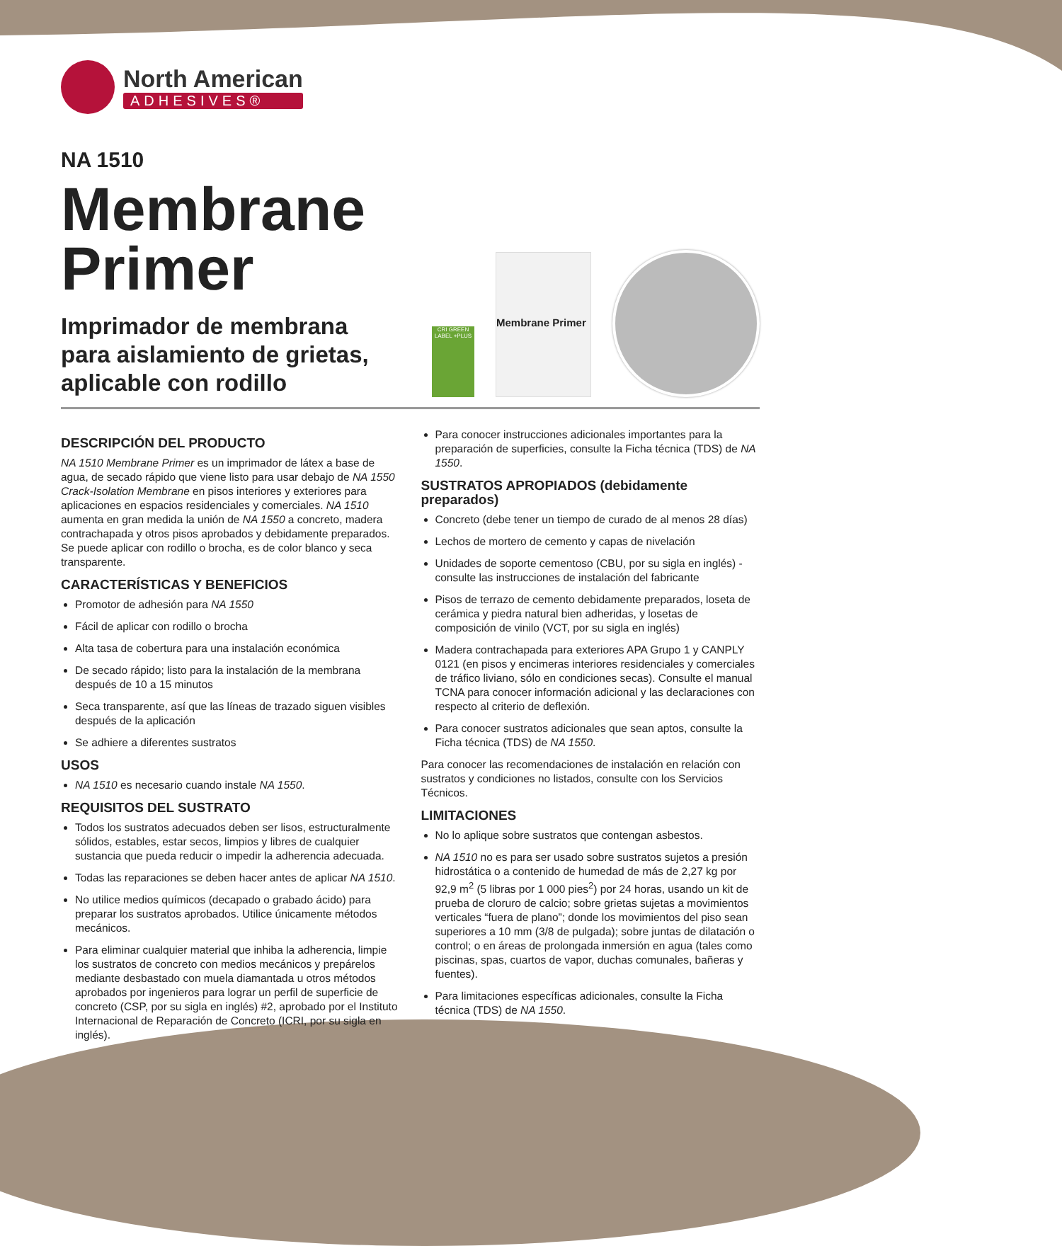North American
ADHESIVES®
NA 1510
Membrane
Primer
Imprimador de membrana
para aislamiento de grietas,
aplicable con rodillo
CRI GREEN LABEL +PLUS
Membrane Primer
DESCRIPCIÓN DEL PRODUCTO
NA 1510 Membrane Primer es un imprimador de látex a base de agua, de secado rápido que viene listo para usar debajo de NA 1550 Crack-Isolation Membrane en pisos interiores y exteriores para aplicaciones en espacios residenciales y comerciales. NA 1510 aumenta en gran medida la unión de NA 1550 a concreto, madera contrachapada y otros pisos aprobados y debidamente preparados. Se puede aplicar con rodillo o brocha, es de color blanco y seca transparente.
CARACTERÍSTICAS Y BENEFICIOS
Promotor de adhesión para NA 1550
Fácil de aplicar con rodillo o brocha
Alta tasa de cobertura para una instalación económica
De secado rápido; listo para la instalación de la membrana después de 10 a 15 minutos
Seca transparente, así que las líneas de trazado siguen visibles después de la aplicación
Se adhiere a diferentes sustratos
USOS
NA 1510 es necesario cuando instale NA 1550.
REQUISITOS DEL SUSTRATO
Todos los sustratos adecuados deben ser lisos, estructuralmente sólidos, estables, estar secos, limpios y libres de cualquier sustancia que pueda reducir o impedir la adherencia adecuada.
Todas las reparaciones se deben hacer antes de aplicar NA 1510.
No utilice medios químicos (decapado o grabado ácido) para preparar los sustratos aprobados. Utilice únicamente métodos mecánicos.
Para eliminar cualquier material que inhiba la adherencia, limpie los sustratos de concreto con medios mecánicos y prepárelos mediante desbastado con muela diamantada u otros métodos aprobados por ingenieros para lograr un perfil de superficie de concreto (CSP, por su sigla en inglés) #2, aprobado por el Instituto Internacional de Reparación de Concreto (ICRI, por su sigla en inglés).
Para conocer instrucciones adicionales importantes para la preparación de superficies, consulte la Ficha técnica (TDS) de NA 1550.
SUSTRATOS APROPIADOS (debidamente preparados)
Concreto (debe tener un tiempo de curado de al menos 28 días)
Lechos de mortero de cemento y capas de nivelación
Unidades de soporte cementoso (CBU, por su sigla en inglés) - consulte las instrucciones de instalación del fabricante
Pisos de terrazo de cemento debidamente preparados, loseta de cerámica y piedra natural bien adheridas, y losetas de composición de vinilo (VCT, por su sigla en inglés)
Madera contrachapada para exteriores APA Grupo 1 y CANPLY 0121 (en pisos y encimeras interiores residenciales y comerciales de tráfico liviano, sólo en condiciones secas). Consulte el manual TCNA para conocer información adicional y las declaraciones con respecto al criterio de deflexión.
Para conocer sustratos adicionales que sean aptos, consulte la Ficha técnica (TDS) de NA 1550.
Para conocer las recomendaciones de instalación en relación con sustratos y condiciones no listados, consulte con los Servicios Técnicos.
LIMITACIONES
No lo aplique sobre sustratos que contengan asbestos.
NA 1510 no es para ser usado sobre sustratos sujetos a presión hidrostática o a contenido de humedad de más de 2,27 kg por 92,9 m<sup>2</sup> (5 libras por 1 000 pies<sup>2</sup>) por 24 horas, usando un kit de prueba de cloruro de calcio; sobre grietas sujetas a movimientos verticales “fuera de plano”; donde los movimientos del piso sean superiores a 10 mm (3/8 de pulgada); sobre juntas de dilatación o control; o en áreas de prolongada inmersión en agua (tales como piscinas, spas, cuartos de vapor, duchas comunales, bañeras y fuentes).
Para limitaciones específicas adicionales, consulte la Ficha técnica (TDS) de NA 1550.